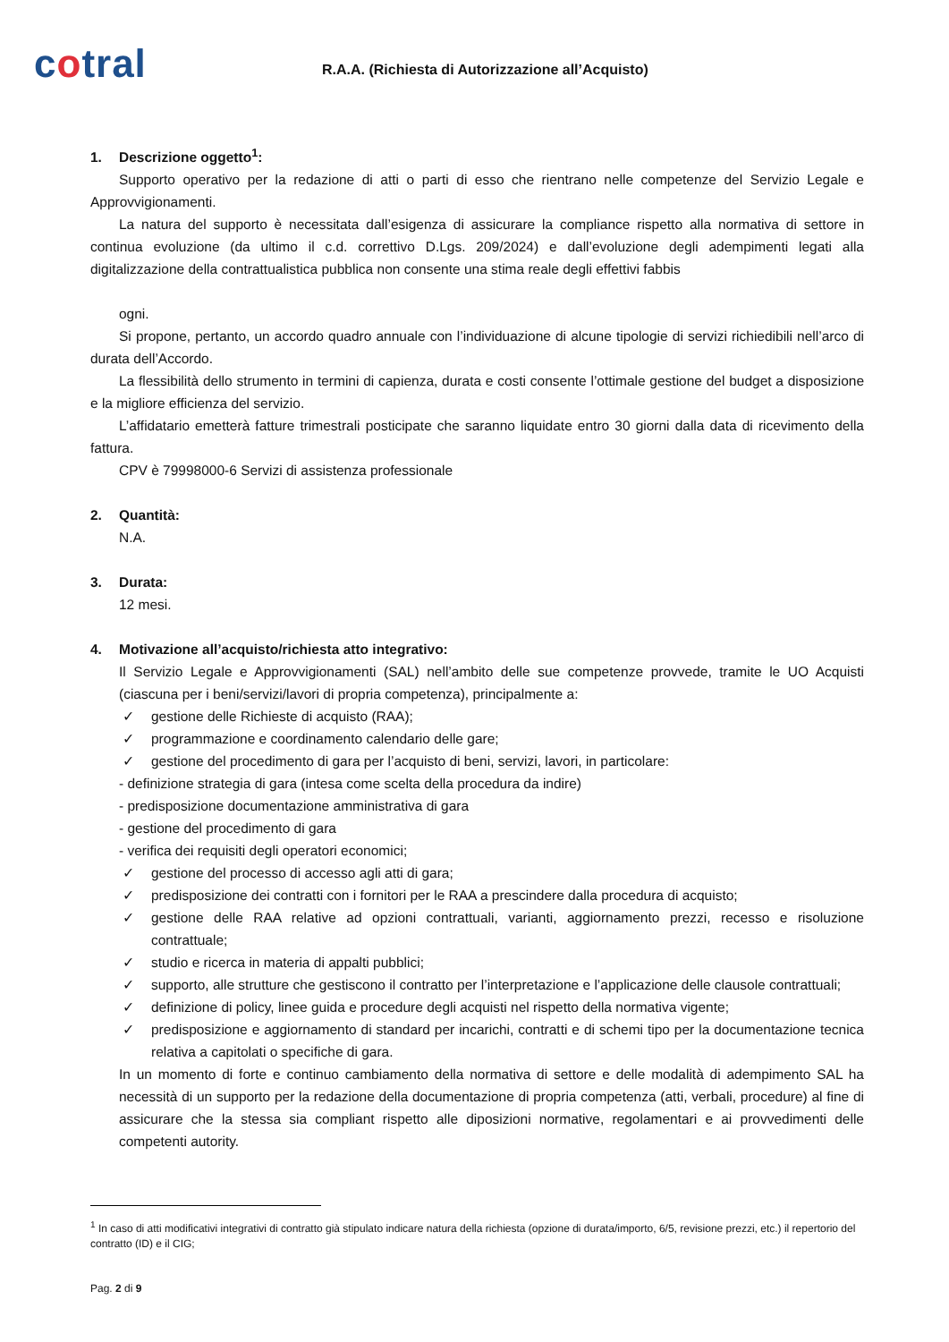cotral
R.A.A. (Richiesta di Autorizzazione all’Acquisto)
1. Descrizione oggetto<sup>1</sup>:
Supporto operativo per la redazione di atti o parti di esso che rientrano nelle competenze del Servizio Legale e Approvvigionamenti.
La natura del supporto è necessitata dall’esigenza di assicurare la compliance rispetto alla normativa di settore in continua evoluzione (da ultimo il c.d. correttivo D.Lgs. 209/2024) e dall’evoluzione degli adempimenti legati alla digitalizzazione della contrattualistica pubblica non consente una stima reale degli effettivi fabbis
ogni.
Si propone, pertanto, un accordo quadro annuale con l’individuazione di alcune tipologie di servizi richiedibili nell’arco di durata dell’Accordo.
La flessibilità dello strumento in termini di capienza, durata e costi consente l’ottimale gestione del budget a disposizione e la migliore efficienza del servizio.
L’affidatario emetterà fatture trimestrali posticipate che saranno liquidate entro 30 giorni dalla data di ricevimento della fattura.
CPV è 79998000-6 Servizi di assistenza professionale
2. Quantità:
N.A.
3. Durata:
12 mesi.
4. Motivazione all’acquisto/richiesta atto integrativo:
Il Servizio Legale e Approvvigionamenti (SAL) nell’ambito delle sue competenze provvede, tramite le UO Acquisti (ciascuna per i beni/servizi/lavori di propria competenza), principalmente a:
✓ gestione delle Richieste di acquisto (RAA);
✓ programmazione e coordinamento calendario delle gare;
✓ gestione del procedimento di gara per l’acquisto di beni, servizi, lavori, in particolare:
- definizione strategia di gara (intesa come scelta della procedura da indire)
- predisposizione documentazione amministrativa di gara
- gestione del procedimento di gara
- verifica dei requisiti degli operatori economici;
✓ gestione del processo di accesso agli atti di gara;
✓ predisposizione dei contratti con i fornitori per le RAA a prescindere dalla procedura di acquisto;
✓ gestione delle RAA relative ad opzioni contrattuali, varianti, aggiornamento prezzi, recesso e risoluzione contrattuale;
✓ studio e ricerca in materia di appalti pubblici;
✓ supporto, alle strutture che gestiscono il contratto per l’interpretazione e l’applicazione delle clausole contrattuali;
✓ definizione di policy, linee guida e procedure degli acquisti nel rispetto della normativa vigente;
✓ predisposizione e aggiornamento di standard per incarichi, contratti e di schemi tipo per la documentazione tecnica relativa a capitolati o specifiche di gara.
In un momento di forte e continuo cambiamento della normativa di settore e delle modalità di adempimento SAL ha necessità di un supporto per la redazione della documentazione di propria competenza (atti, verbali, procedure) al fine di assicurare che la stessa sia compliant rispetto alle diposizioni normative, regolamentari e ai provvedimenti delle competenti autority.
<sup>1</sup> In caso di atti modificativi integrativi di contratto già stipulato indicare natura della richiesta (opzione di durata/importo, 6/5, revisione prezzi, etc.) il repertorio del contratto (ID) e il CIG;
Pag. 2 di 9